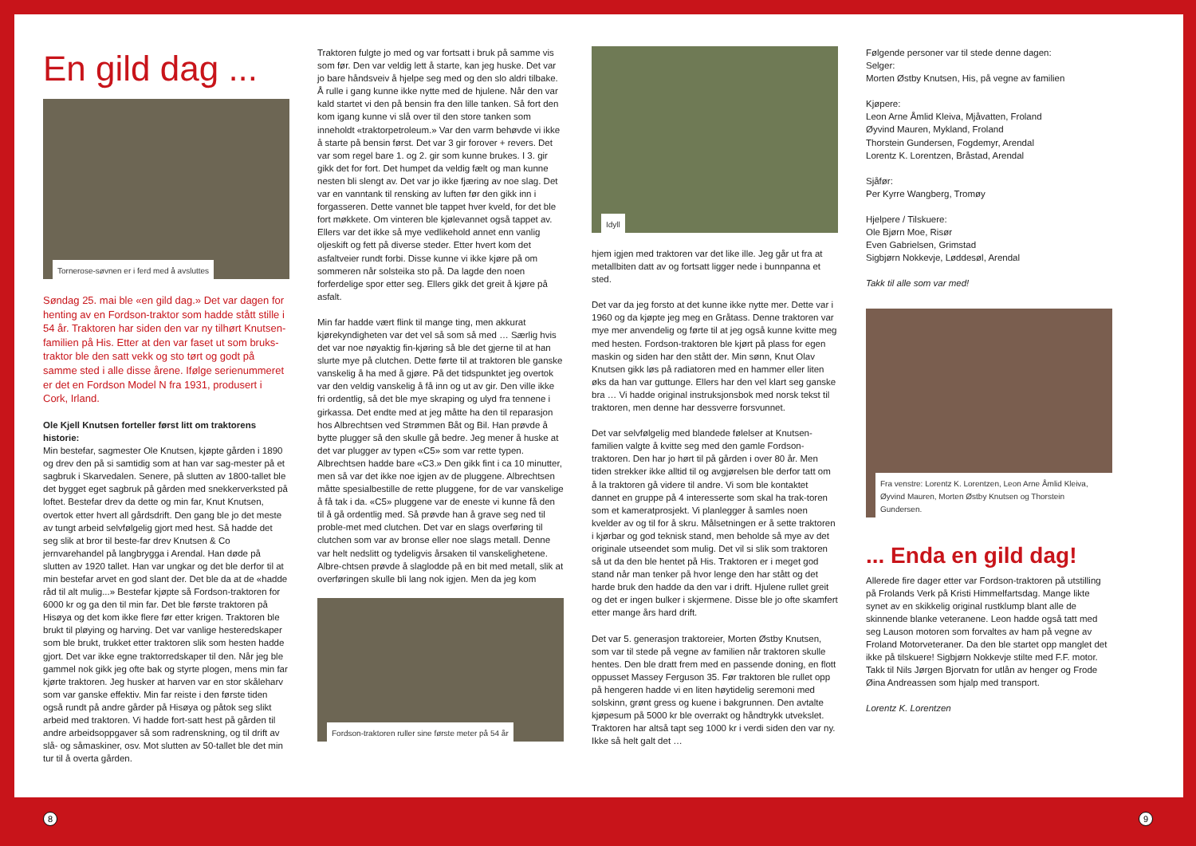En gild dag ...
Tornerose-søvnen er i ferd med å avsluttes
Søndag 25. mai ble «en gild dag.» Det var dagen for henting av en Fordson-traktor som hadde stått stille i 54 år. Traktoren har siden den var ny tilhørt Knutsen-familien på His. Etter at den var faset ut som bruks-traktor ble den satt vekk og sto tørt og godt på samme sted i alle disse årene. Ifølge serienummeret er det en Fordson Model N fra 1931, produsert i Cork, Irland.
Ole Kjell Knutsen forteller først litt om traktorens historie:
Min bestefar, sagmester Ole Knutsen, kjøpte gården i 1890 og drev den på si samtidig som at han var sag-mester på et sagbruk i Skarvedalen. Senere, på slutten av 1800-tallet ble det bygget eget sagbruk på gården med snekkerverksted på loftet. Bestefar drev da dette og min far, Knut Knutsen, overtok etter hvert all gårdsdrift. Den gang ble jo det meste av tungt arbeid selvfølgelig gjort med hest. Så hadde det seg slik at bror til beste-far drev Knutsen & Co jernvarehandel på langbrygga i Arendal. Han døde på slutten av 1920 tallet. Han var ungkar og det ble derfor til at min bestefar arvet en god slant der. Det ble da at de «hadde råd til alt mulig...» Bestefar kjøpte så Fordson-traktoren for 6000 kr og ga den til min far. Det ble første traktoren på Hisøya og det kom ikke flere før etter krigen. Traktoren ble brukt til pløying og harving. Det var vanlige hesteredskaper som ble brukt, trukket etter traktoren slik som hesten hadde gjort. Det var ikke egne traktorredskaper til den. Når jeg ble gammel nok gikk jeg ofte bak og styrte plogen, mens min far kjørte traktoren. Jeg husker at harven var en stor skåleharv som var ganske effektiv. Min far reiste i den første tiden også rundt på andre gårder på Hisøya og påtok seg slikt arbeid med traktoren. Vi hadde fort-satt hest på gården til andre arbeidsoppgaver så som radrenskning, og til drift av slå- og såmaskiner, osv. Mot slutten av 50-tallet ble det min tur til å overta gården.
Traktoren fulgte jo med og var fortsatt i bruk på samme vis som før. Den var veldig lett å starte, kan jeg huske. Det var jo bare håndsveiv å hjelpe seg med og den slo aldri tilbake. Å rulle i gang kunne ikke nytte med de hjulene. Når den var kald startet vi den på bensin fra den lille tanken. Så fort den kom igang kunne vi slå over til den store tanken som inneholdt «traktorpetroleum.» Var den varm behøvde vi ikke å starte på bensin først. Det var 3 gir forover + revers. Det var som regel bare 1. og 2. gir som kunne brukes. I 3. gir gikk det for fort. Det humpet da veldig fælt og man kunne nesten bli slengt av. Det var jo ikke fjæring av noe slag. Det var en vanntank til rensking av luften før den gikk inn i forgasseren. Dette vannet ble tappet hver kveld, for det ble fort møkkete. Om vinteren ble kjølevannet også tappet av. Ellers var det ikke så mye vedlikehold annet enn vanlig oljeskift og fett på diverse steder. Etter hvert kom det asfaltveier rundt forbi. Disse kunne vi ikke kjøre på om sommeren når solsteika sto på. Da lagde den noen forferdelige spor etter seg. Ellers gikk det greit å kjøre på asfalt.
Min far hadde vært flink til mange ting, men akkurat kjørekyndigheten var det vel så som så med … Særlig hvis det var noe nøyaktig fin-kjøring så ble det gjerne til at han slurte mye på clutchen. Dette førte til at traktoren ble ganske vanskelig å ha med å gjøre. På det tidspunktet jeg overtok var den veldig vanskelig å få inn og ut av gir. Den ville ikke fri ordentlig, så det ble mye skraping og ulyd fra tennene i girkassa. Det endte med at jeg måtte ha den til reparasjon hos Albrechtsen ved Strømmen Båt og Bil. Han prøvde å bytte plugger så den skulle gå bedre. Jeg mener å huske at det var plugger av typen «C5» som var rette typen. Albrechtsen hadde bare «C3.» Den gikk fint i ca 10 minutter, men så var det ikke noe igjen av de pluggene. Albrechtsen måtte spesialbestille de rette pluggene, for de var vanskelige å få tak i da. «C5» pluggene var de eneste vi kunne få den til å gå ordentlig med. Så prøvde han å grave seg ned til proble-met med clutchen. Det var en slags overføring til clutchen som var av bronse eller noe slags metall. Denne var helt nedslitt og tydeligvis årsaken til vanskelighetene. Albre-chtsen prøvde å slaglodde på en bit med metall, slik at overføringen skulle bli lang nok igjen. Men da jeg kom
Fordson-traktoren ruller sine første meter på 54 år
Idyll
hjem igjen med traktoren var det like ille. Jeg går ut fra at metallbiten datt av og fortsatt ligger nede i bunnpanna et sted.
Det var da jeg forsto at det kunne ikke nytte mer. Dette var i 1960 og da kjøpte jeg meg en Gråtass. Denne traktoren var mye mer anvendelig og førte til at jeg også kunne kvitte meg med hesten. Fordson-traktoren ble kjørt på plass for egen maskin og siden har den stått der. Min sønn, Knut Olav Knutsen gikk løs på radiatoren med en hammer eller liten øks da han var guttunge. Ellers har den vel klart seg ganske bra … Vi hadde original instruksjonsbok med norsk tekst til traktoren, men denne har dessverre forsvunnet.
Det var selvfølgelig med blandede følelser at Knutsen-familien valgte å kvitte seg med den gamle Fordson-traktoren. Den har jo hørt til på gården i over 80 år. Men tiden strekker ikke alltid til og avgjørelsen ble derfor tatt om å la traktoren gå videre til andre. Vi som ble kontaktet dannet en gruppe på 4 interesserte som skal ha trak-toren som et kameratprosjekt. Vi planlegger å samles noen kvelder av og til for å skru. Målsetningen er å sette traktoren i kjørbar og god teknisk stand, men beholde så mye av det originale utseendet som mulig. Det vil si slik som traktoren så ut da den ble hentet på His. Traktoren er i meget god stand når man tenker på hvor lenge den har stått og det harde bruk den hadde da den var i drift. Hjulene rullet greit og det er ingen bulker i skjermene. Disse ble jo ofte skamfert etter mange års hard drift.
Det var 5. generasjon traktoreier, Morten Østby Knutsen, som var til stede på vegne av familien når traktoren skulle hentes. Den ble dratt frem med en passende doning, en flott oppusset Massey Ferguson 35. Før traktoren ble rullet opp på hengeren hadde vi en liten høytidelig seremoni med solskinn, grønt gress og kuene i bakgrunnen. Den avtalte kjøpesum på 5000 kr ble overrakt og håndtrykk utvekslet. Traktoren har altså tapt seg 1000 kr i verdi siden den var ny. Ikke så helt galt det …
Følgende personer var til stede denne dagen:
Selger:
Morten Østby Knutsen, His, på vegne av familien
Kjøpere:
Leon Arne Åmlid Kleiva, Mjåvatten, Froland
Øyvind Mauren, Mykland, Froland
Thorstein Gundersen, Fogdemyr, Arendal
Lorentz K. Lorentzen, Bråstad, Arendal
Sjåfør:
Per Kyrre Wangberg, Tromøy
Hjelpere / Tilskuere:
Ole Bjørn Moe, Risør
Even Gabrielsen, Grimstad
Sigbjørn Nokkevje, Løddesøl, Arendal
Takk til alle som var med!
Fra venstre: Lorentz K. Lorentzen, Leon Arne Åmlid Kleiva,
Øyvind Mauren, Morten Østby Knutsen og Thorstein Gundersen.
... Enda en gild dag!
Allerede fire dager etter var Fordson-traktoren på utstilling på Frolands Verk på Kristi Himmelfartsdag. Mange likte synet av en skikkelig original rustklump blant alle de skinnende blanke veteranene. Leon hadde også tatt med seg Lauson motoren som forvaltes av ham på vegne av Froland Motorveteraner. Da den ble startet opp manglet det ikke på tilskuere! Sigbjørn Nokkevje stilte med F.F. motor. Takk til Nils Jørgen Bjorvatn for utlån av henger og Frode Øina Andreassen som hjalp med transport.
Lorentz K. Lorentzen
8 9